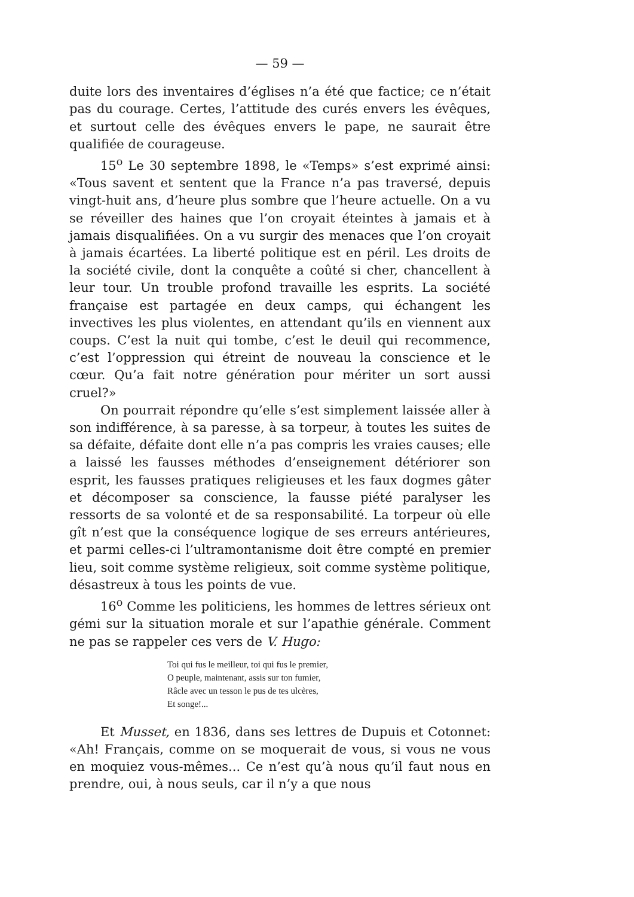— 59 —
duite lors des inventaires d’églises n’a été que factice; ce n’était pas du courage. Certes, l’attitude des curés envers les évêques, et surtout celle des évêques envers le pape, ne saurait être qualifiée de courageuse.
15<sup>o</sup> Le 30 septembre 1898, le «Temps» s’est exprimé ainsi: «Tous savent et sentent que la France n’a pas traversé, depuis vingt-huit ans, d’heure plus sombre que l’heure actuelle. On a vu se réveiller des haines que l’on croyait éteintes à jamais et à jamais disqualifiées. On a vu surgir des menaces que l’on croyait à jamais écartées. La liberté politique est en péril. Les droits de la société civile, dont la conquête a coûté si cher, chancellent à leur tour. Un trouble profond travaille les esprits. La société française est partagée en deux camps, qui échangent les invectives les plus violentes, en attendant qu’ils en viennent aux coups. C’est la nuit qui tombe, c’est le deuil qui recommence, c’est l’oppression qui étreint de nouveau la conscience et le cœur. Qu’a fait notre génération pour mériter un sort aussi cruel?»
On pourrait répondre qu’elle s’est simplement laissée aller à son indifférence, à sa paresse, à sa torpeur, à toutes les suites de sa défaite, défaite dont elle n’a pas compris les vraies causes; elle a laissé les fausses méthodes d’enseignement détériorer son esprit, les fausses pratiques religieuses et les faux dogmes gâter et décomposer sa conscience, la fausse piété paralyser les ressorts de sa volonté et de sa responsabilité. La torpeur où elle gît n’est que la conséquence logique de ses erreurs antérieures, et parmi celles-ci l’ultramontanisme doit être compté en premier lieu, soit comme système religieux, soit comme système politique, désastreux à tous les points de vue.
16<sup>o</sup> Comme les politiciens, les hommes de lettres sérieux ont gémi sur la situation morale et sur l’apathie générale. Comment ne pas se rappeler ces vers de V. Hugo:
Toi qui fus le meilleur, toi qui fus le premier,
O peuple, maintenant, assis sur ton fumier,
Râcle avec un tesson le pus de tes ulcères,
Et songe!...
Et Musset, en 1836, dans ses lettres de Dupuis et Cotonnet: «Ah! Français, comme on se moquerait de vous, si vous ne vous en moquiez vous-mêmes... Ce n’est qu’à nous qu’il faut nous en prendre, oui, à nous seuls, car il n’y a que nous